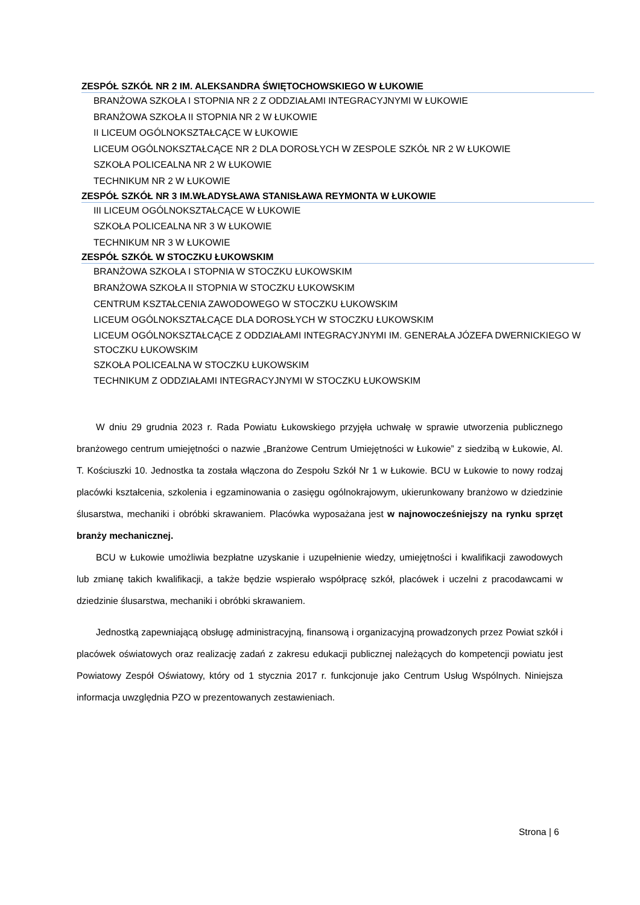ZESPÓŁ SZKÓŁ NR 2 IM. ALEKSANDRA ŚWIĘTOCHOWSKIEGO W ŁUKOWIE
BRANŻOWA SZKOŁA I STOPNIA NR 2 Z ODDZIAŁAMI INTEGRACYJNYMI W ŁUKOWIE
BRANŻOWA SZKOŁA II STOPNIA NR 2 W ŁUKOWIE
II LICEUM OGÓLNOKSZTAŁCĄCE W ŁUKOWIE
LICEUM OGÓLNOKSZTAŁCĄCE NR 2 DLA DOROSŁYCH W ZESPOLE SZKÓŁ NR 2 W ŁUKOWIE
SZKOŁA POLICEALNA NR 2 W ŁUKOWIE
TECHNIKUM NR 2 W ŁUKOWIE
ZESPÓŁ SZKÓŁ NR 3 IM.WŁADYSŁAWA STANISŁAWA REYMONTA W ŁUKOWIE
III LICEUM OGÓLNOKSZTAŁCĄCE W ŁUKOWIE
SZKOŁA POLICEALNA NR 3 W ŁUKOWIE
TECHNIKUM NR 3 W ŁUKOWIE
ZESPÓŁ SZKÓŁ W STOCZKU ŁUKOWSKIM
BRANŻOWA SZKOŁA I STOPNIA W STOCZKU ŁUKOWSKIM
BRANŻOWA SZKOŁA II STOPNIA W STOCZKU ŁUKOWSKIM
CENTRUM KSZTAŁCENIA ZAWODOWEGO W STOCZKU ŁUKOWSKIM
LICEUM OGÓLNOKSZTAŁCĄCE DLA DOROSŁYCH W STOCZKU ŁUKOWSKIM
LICEUM OGÓLNOKSZTAŁCĄCE Z ODDZIAŁAMI INTEGRACYJNYMI IM. GENERAŁA JÓZEFA DWERNICKIEGO W STOCZKU ŁUKOWSKIM
SZKOŁA POLICEALNA W STOCZKU ŁUKOWSKIM
TECHNIKUM Z ODDZIAŁAMI INTEGRACYJNYMI W STOCZKU ŁUKOWSKIM
W dniu 29 grudnia 2023 r. Rada Powiatu Łukowskiego przyjęła uchwałę w sprawie utworzenia publicznego branżowego centrum umiejętności o nazwie „Branżowe Centrum Umiejętności w Łukowie” z siedzibą w Łukowie, Al. T. Kościuszki 10. Jednostka ta została włączona do Zespołu Szkół Nr 1 w Łukowie. BCU w Łukowie to nowy rodzaj placówki kształcenia, szkolenia i egzaminowania o zasięgu ogólnokrajowym, ukierunkowany branżowo w dziedzinie ślusarstwa, mechaniki i obróbki skrawaniem. Placówka wyposażana jest w najnowocześniejszy na rynku sprzęt branży mechanicznej.
BCU w Łukowie umożliwia bezpłatne uzyskanie i uzupełnienie wiedzy, umiejętności i kwalifikacji zawodowych lub zmianę takich kwalifikacji, a także będzie wspierało współpracę szkół, placówek i uczelni z pracodawcami w dziedzinie ślusarstwa, mechaniki i obróbki skrawaniem.
Jednostką zapewniającą obsługę administracyjną, finansową i organizacyjną prowadzonych przez Powiat szkół i placówek oświatowych oraz realizację zadań z zakresu edukacji publicznej należących do kompetencji powiatu jest Powiatowy Zespół Oświatowy, który od 1 stycznia 2017 r. funkcjonuje jako Centrum Usług Wspólnych. Niniejsza informacja uwzględnia PZO w prezentowanych zestawieniach.
Strona | 6